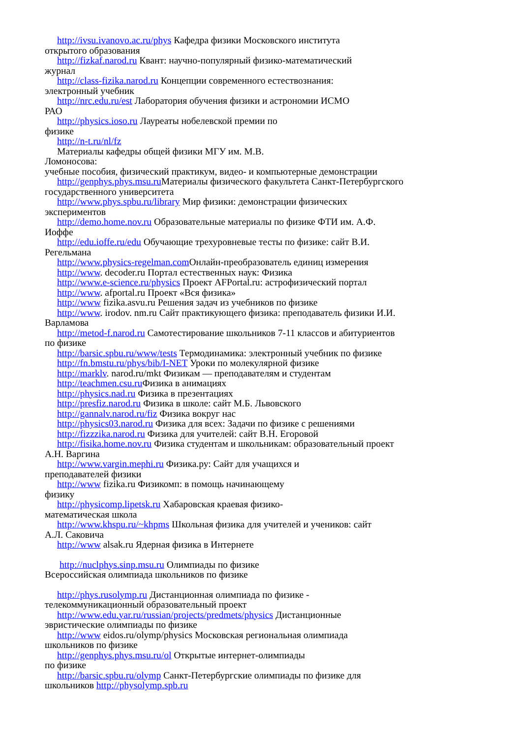http://ivsu.ivanovo.ac.ru/phys Кафедра физики Московского института
открытого образования
http://fizkaf.narod.ru Квант: научно-популярный физико-математический
журнал
http://class-fizika.narod.ru Концепции современного естествознания:
электронный учебник
http://nrc.edu.ru/est Лаборатория обучения физики и астрономии ИСМО
РАО
http://physics.ioso.ru Лауреаты нобелевской премии по
физике
http://n-t.ru/nl/fz
Материалы кафедры общей физики МГУ им. М.В.
Ломоносова:
учебные пособия, физический практикум, видео- и компьютерные демонстрации
http://genphys.phys.msu.ru Материалы физического факультета Санкт-Петербургского
государственного университета
http://www.phys.spbu.ru/library Мир физики: демонстрации физических
экспериментов
http://demo.home.nov.ru Образовательные материалы по физике ФТИ им. А.Ф.
Иоффе
http://edu.ioffe.ru/edu Обучающие трехуровневые тесты по физике: сайт В.И.
Регельмана
http://www.physics-regelman.com Онлайн-преобразователь единиц измерения
http://www. decoder.ru Портал естественных наук: Физика
http://www.e-science.ru/physics Проект AFPortal.ru: астрофизический портал
http://www. afportal.ru Проект «Вся физика»
http://www fizika.asvu.ru Решения задач из учебников по физике
http://www. irodov. nm.ru Сайт практикующего физика: преподаватель физики И.И.
Варламова
http://metod-f.narod.ru Самотестирование школьников 7-11 классов и абитуриентов
по физике
http://barsic.spbu.ru/www/tests Термодинамика: электронный учебник по физике
http://fn.bmstu.ru/phys/bib/I-NET Уроки по молекулярной физике
http://marklv. narod.ru/mkt Физикам — преподавателям и студентам
http://teachmen.csu.ru Физика в анимациях
http://physics.nad.ru Физика в презентациях
http://presfiz.narod.ru Физика в школе: сайт М.Б. Львовского
http://gannalv.narod.ru/fiz Физика вокруг нас
http://physics03.narod.ru Физика для всех: Задачи по физике с решениями
http://fizzzika.narod.ru Физика для учителей: сайт В.Н. Егоровой
http://fisika.home.nov.ru Физика студентам и школьникам: образовательный проект
А.Н. Варгина
http://www.vargin.mephi.ru Физика.ру: Сайт для учащихся и
преподавателей физики
http://www fizika.ru Физикомп: в помощь начинающему
физику
http://physicomp.lipetsk.ru Хабаровская краевая физико-
математическая школа
http://www.khspu.ru/~khpms Школьная физика для учителей и учеников: сайт
А.Л. Саковича
http://www alsak.ru Ядерная физика в Интернете
http://nuclphys.sinp.msu.ru Олимпиады по физике
Всероссийская олимпиада школьников по физике
http://phys.rusolymp.ru Дистанционная олимпиада по физике -
телекоммуникационный образовательный проект
http://www.edu.yar.ru/russian/projects/predmets/physics Дистанционные
эвристические олимпиады по физике
http://www eidos.ru/olymp/physics Московская региональная олимпиада
школьников по физике
http://genphys.phys.msu.ru/ol Открытые интернет-олимпиады
по физике
http://barsic.spbu.ru/olymp Санкт-Петербургские олимпиады по физике для
школьников http://physolymp.spb.ru